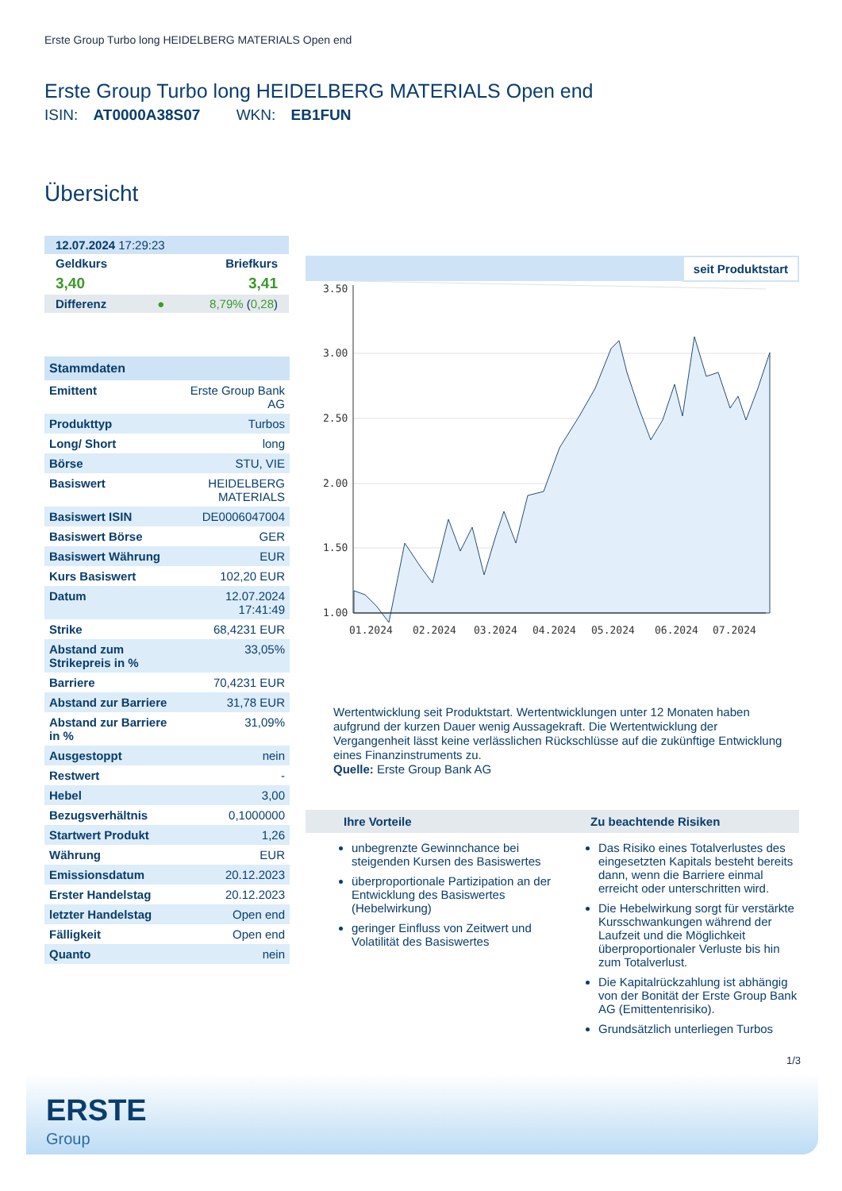Erste Group Turbo long HEIDELBERG MATERIALS Open end
Erste Group Turbo long HEIDELBERG MATERIALS Open end
ISIN: AT0000A38S07 WKN: EB1FUN
Übersicht
| 12.07.2024 17:29:23 | |
| Geldkurs | Briefkurs |
| 3,40 | 3,41 |
| Differenz ● | 8,79% ( 0,28 ) |
| Stammdaten | |
| --- | --- |
| Emittent | Erste Group Bank AG |
| Produkttyp | Turbos |
| Long/ Short | long |
| Börse | STU, VIE |
| Basiswert | HEIDELBERG MATERIALS |
| Basiswert ISIN | DE0006047004 |
| Basiswert Börse | GER |
| Basiswert Währung | EUR |
| Kurs Basiswert | 102,20 EUR |
| Datum | 12.07.2024 17:41:49 |
| Strike | 68,4231 EUR |
| Abstand zum Strikepreis in % | 33,05% |
| Barriere | 70,4231 EUR |
| Abstand zur Barriere | 31,78 EUR |
| Abstand zur Barriere in % | 31,09% |
| Ausgestoppt | nein |
| Restwert | - |
| Hebel | 3,00 |
| Bezugsverhältnis | 0,1000000 |
| Startwert Produkt | 1,26 |
| Währung | EUR |
| Emissionsdatum | 20.12.2023 |
| Erster Handelstag | 20.12.2023 |
| letzter Handelstag | Open end |
| Fälligkeit | Open end |
| Quanto | nein |
seit Produktstart
3.50
3.00
2.50
2.00
1.50
1.00
01.2024
02.2024
03.2024
04.2024
05.2024
06.2024
07.2024
Wertentwicklung seit Produktstart. Wertentwicklungen unter 12 Monaten haben aufgrund der kurzen Dauer wenig Aussagekraft. Die Wertentwicklung der Vergangenheit lässt keine verlässlichen Rückschlüsse auf die zukünftige Entwicklung eines Finanzinstruments zu.
Quelle: Erste Group Bank AG
Ihre Vorteile
unbegrenzte Gewinnchance bei steigenden Kursen des Basiswertes
überproportionale Partizipation an der Entwicklung des Basiswertes (Hebelwirkung)
geringer Einfluss von Zeitwert und Volatilität des Basiswertes
Zu beachtende Risiken
Das Risiko eines Totalverlustes des eingesetzten Kapitals besteht bereits dann, wenn die Barriere einmal erreicht oder unterschritten wird.
Die Hebelwirkung sorgt für verstärkte Kursschwankungen während der Laufzeit und die Möglichkeit überproportionaler Verluste bis hin zum Totalverlust.
Die Kapitalrückzahlung ist abhängig von der Bonität der Erste Group Bank AG (Emittentenrisiko).
Grundsätzlich unterliegen Turbos
1/3
ERSTE
Group